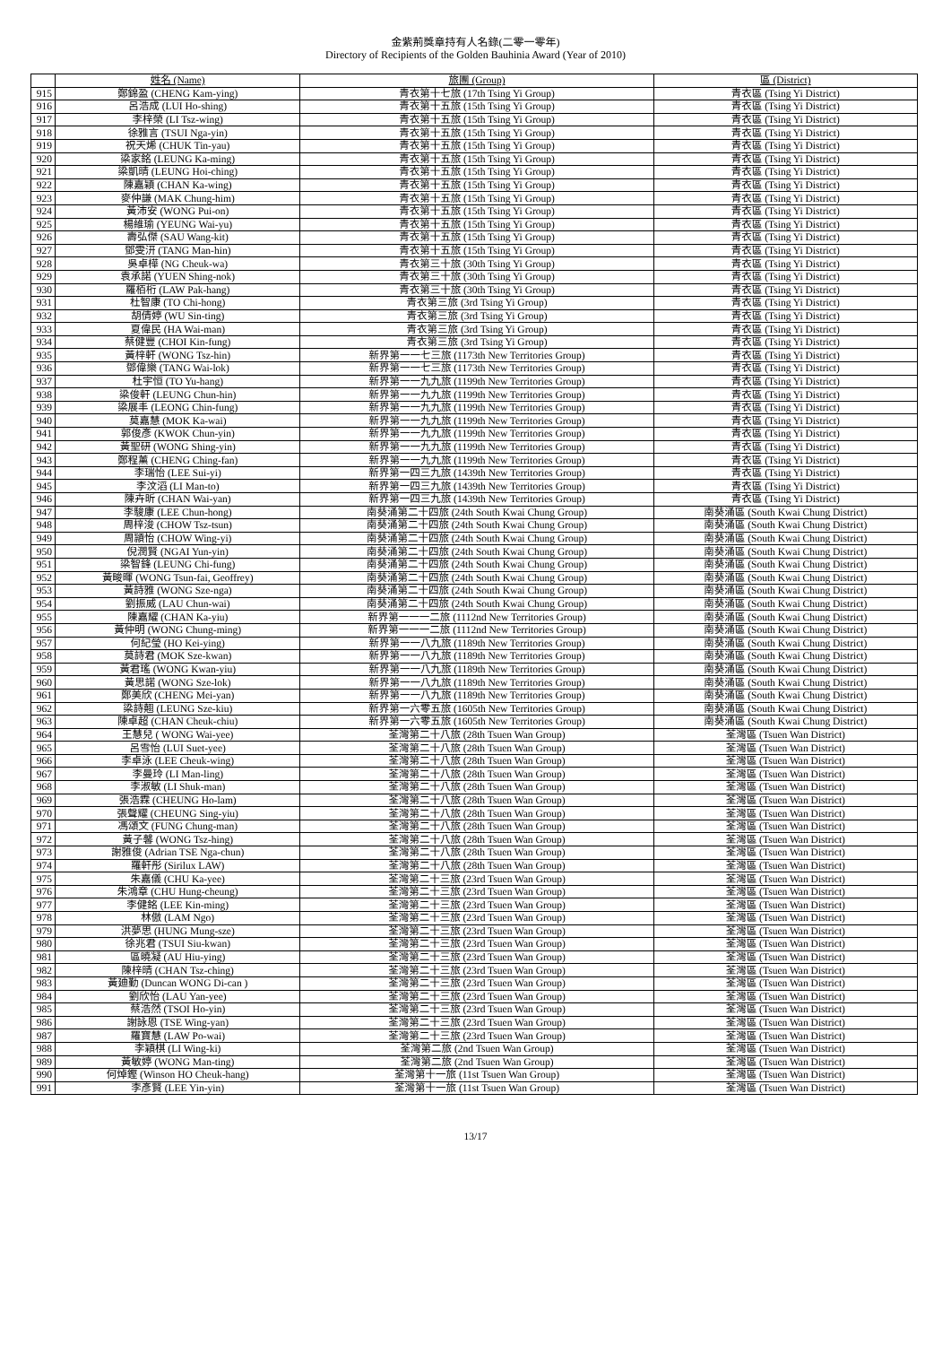金紫荊獎章持有人名錄(二零一零年)
Directory of Recipients of the Golden Bauhinia Award (Year of 2010)
| | 姓名 (Name) | 旅團 (Group) | 區 (District) |
| --- | --- | --- | --- |
| 915 | 鄭錦盈 (CHENG Kam-ying) | 青衣第十七旅 (17th Tsing Yi Group) | 青衣區 (Tsing Yi District) |
| 916 | 呂浩成 (LUI Ho-shing) | 青衣第十五旅 (15th Tsing Yi Group) | 青衣區 (Tsing Yi District) |
| 917 | 李梓榮 (LI Tsz-wing) | 青衣第十五旅 (15th Tsing Yi Group) | 青衣區 (Tsing Yi District) |
| 918 | 徐雅言 (TSUI Nga-yin) | 青衣第十五旅 (15th Tsing Yi Group) | 青衣區 (Tsing Yi District) |
| 919 | 祝天烯 (CHUK Tin-yau) | 青衣第十五旅 (15th Tsing Yi Group) | 青衣區 (Tsing Yi District) |
| 920 | 梁家銘 (LEUNG Ka-ming) | 青衣第十五旅 (15th Tsing Yi Group) | 青衣區 (Tsing Yi District) |
| 921 | 梁凱晴 (LEUNG Hoi-ching) | 青衣第十五旅 (15th Tsing Yi Group) | 青衣區 (Tsing Yi District) |
| 922 | 陳嘉穎 (CHAN Ka-wing) | 青衣第十五旅 (15th Tsing Yi Group) | 青衣區 (Tsing Yi District) |
| 923 | 麥仲謙 (MAK Chung-him) | 青衣第十五旅 (15th Tsing Yi Group) | 青衣區 (Tsing Yi District) |
| 924 | 黃沛安 (WONG Pui-on) | 青衣第十五旅 (15th Tsing Yi Group) | 青衣區 (Tsing Yi District) |
| 925 | 楊維瑜 (YEUNG Wai-yu) | 青衣第十五旅 (15th Tsing Yi Group) | 青衣區 (Tsing Yi District) |
| 926 | 壽弘傑 (SAU Wang-kit) | 青衣第十五旅 (15th Tsing Yi Group) | 青衣區 (Tsing Yi District) |
| 927 | 鄧雯汧 (TANG Man-hin) | 青衣第十五旅 (15th Tsing Yi Group) | 青衣區 (Tsing Yi District) |
| 928 | 吳卓樺 (NG Cheuk-wa) | 青衣第三十旅 (30th Tsing Yi Group) | 青衣區 (Tsing Yi District) |
| 929 | 袁承諾 (YUEN Shing-nok) | 青衣第三十旅 (30th Tsing Yi Group) | 青衣區 (Tsing Yi District) |
| 930 | 羅栢桁 (LAW Pak-hang) | 青衣第三十旅 (30th Tsing Yi Group) | 青衣區 (Tsing Yi District) |
| 931 | 杜智康 (TO Chi-hong) | 青衣第三旅 (3rd Tsing Yi Group) | 青衣區 (Tsing Yi District) |
| 932 | 胡倩婷 (WU Sin-ting) | 青衣第三旅 (3rd Tsing Yi Group) | 青衣區 (Tsing Yi District) |
| 933 | 夏偉民 (HA Wai-man) | 青衣第三旅 (3rd Tsing Yi Group) | 青衣區 (Tsing Yi District) |
| 934 | 蔡健豐 (CHOI Kin-fung) | 青衣第三旅 (3rd Tsing Yi Group) | 青衣區 (Tsing Yi District) |
| 935 | 黃梓軒 (WONG Tsz-hin) | 新界第一一七三旅 (1173th New Territories Group) | 青衣區 (Tsing Yi District) |
| 936 | 鄧偉樂 (TANG Wai-lok) | 新界第一一七三旅 (1173th New Territories Group) | 青衣區 (Tsing Yi District) |
| 937 | 杜宇恒 (TO Yu-hang) | 新界第一一九九旅 (1199th New Territories Group) | 青衣區 (Tsing Yi District) |
| 938 | 梁俊軒 (LEUNG Chun-hin) | 新界第一一九九旅 (1199th New Territories Group) | 青衣區 (Tsing Yi District) |
| 939 | 梁展丰 (LEONG Chin-fung) | 新界第一一九九旅 (1199th New Territories Group) | 青衣區 (Tsing Yi District) |
| 940 | 莫嘉慧 (MOK Ka-wai) | 新界第一一九九旅 (1199th New Territories Group) | 青衣區 (Tsing Yi District) |
| 941 | 郭俊彥 (KWOK Chun-yin) | 新界第一一九九旅 (1199th New Territories Group) | 青衣區 (Tsing Yi District) |
| 942 | 黃聖研 (WONG Shing-yin) | 新界第一一九九旅 (1199th New Territories Group) | 青衣區 (Tsing Yi District) |
| 943 | 鄭程薰 (CHENG Ching-fan) | 新界第一一九九旅 (1199th New Territories Group) | 青衣區 (Tsing Yi District) |
| 944 | 李瑞怡 (LEE Sui-yi) | 新界第一四三九旅 (1439th New Territories Group) | 青衣區 (Tsing Yi District) |
| 945 | 李汶滔 (LI Man-to) | 新界第一四三九旅 (1439th New Territories Group) | 青衣區 (Tsing Yi District) |
| 946 | 陳卉昕 (CHAN Wai-yan) | 新界第一四三九旅 (1439th New Territories Group) | 青衣區 (Tsing Yi District) |
| 947 | 李駿康 (LEE Chun-hong) | 南葵涌第二十四旅 (24th South Kwai Chung Group) | 南葵涌區 (South Kwai Chung District) |
| 948 | 周梓浚 (CHOW Tsz-tsun) | 南葵涌第二十四旅 (24th South Kwai Chung Group) | 南葵涌區 (South Kwai Chung District) |
| 949 | 周頴怡 (CHOW Wing-yi) | 南葵涌第二十四旅 (24th South Kwai Chung Group) | 南葵涌區 (South Kwai Chung District) |
| 950 | 倪潤賢 (NGAI Yun-yin) | 南葵涌第二十四旅 (24th South Kwai Chung Group) | 南葵涌區 (South Kwai Chung District) |
| 951 | 梁智鋒 (LEUNG Chi-fung) | 南葵涌第二十四旅 (24th South Kwai Chung Group) | 南葵涌區 (South Kwai Chung District) |
| 952 | 黃畯暉 (WONG Tsun-fai, Geoffrey) | 南葵涌第二十四旅 (24th South Kwai Chung Group) | 南葵涌區 (South Kwai Chung District) |
| 953 | 黃詩雅 (WONG Sze-nga) | 南葵涌第二十四旅 (24th South Kwai Chung Group) | 南葵涌區 (South Kwai Chung District) |
| 954 | 劉振威 (LAU Chun-wai) | 南葵涌第二十四旅 (24th South Kwai Chung Group) | 南葵涌區 (South Kwai Chung District) |
| 955 | 陳嘉耀 (CHAN Ka-yiu) | 新界第一一一二旅 (1112nd New Territories Group) | 南葵涌區 (South Kwai Chung District) |
| 956 | 黃仲明 (WONG Chung-ming) | 新界第一一一二旅 (1112nd New Territories Group) | 南葵涌區 (South Kwai Chung District) |
| 957 | 何紀瑩 (HO Kei-ying) | 新界第一一八九旅 (1189th New Territories Group) | 南葵涌區 (South Kwai Chung District) |
| 958 | 莫詩君 (MOK Sze-kwan) | 新界第一一八九旅 (1189th New Territories Group) | 南葵涌區 (South Kwai Chung District) |
| 959 | 黃君瑤 (WONG Kwan-yiu) | 新界第一一八九旅 (1189th New Territories Group) | 南葵涌區 (South Kwai Chung District) |
| 960 | 黃思諾 (WONG Sze-lok) | 新界第一一八九旅 (1189th New Territories Group) | 南葵涌區 (South Kwai Chung District) |
| 961 | 鄭美欣 (CHENG Mei-yan) | 新界第一一八九旅 (1189th New Territories Group) | 南葵涌區 (South Kwai Chung District) |
| 962 | 梁詩翹 (LEUNG Sze-kiu) | 新界第一六零五旅 (1605th New Territories Group) | 南葵涌區 (South Kwai Chung District) |
| 963 | 陳卓超 (CHAN Cheuk-chiu) | 新界第一六零五旅 (1605th New Territories Group) | 南葵涌區 (South Kwai Chung District) |
| 964 | 王慧兒 ( WONG Wai-yee) | 荃灣第二十八旅 (28th Tsuen Wan Group) | 荃灣區 (Tsuen Wan District) |
| 965 | 呂雪怡 (LUI Suet-yee) | 荃灣第二十八旅 (28th Tsuen Wan Group) | 荃灣區 (Tsuen Wan District) |
| 966 | 李卓泳 (LEE Cheuk-wing) | 荃灣第二十八旅 (28th Tsuen Wan Group) | 荃灣區 (Tsuen Wan District) |
| 967 | 李曼玲 (LI Man-ling) | 荃灣第二十八旅 (28th Tsuen Wan Group) | 荃灣區 (Tsuen Wan District) |
| 968 | 李淑敏 (LI Shuk-man) | 荃灣第二十八旅 (28th Tsuen Wan Group) | 荃灣區 (Tsuen Wan District) |
| 969 | 張浩霖 (CHEUNG Ho-lam) | 荃灣第二十八旅 (28th Tsuen Wan Group) | 荃灣區 (Tsuen Wan District) |
| 970 | 張聲耀 (CHEUNG Sing-yiu) | 荃灣第二十八旅 (28th Tsuen Wan Group) | 荃灣區 (Tsuen Wan District) |
| 971 | 馮頌文 (FUNG Chung-man) | 荃灣第二十八旅 (28th Tsuen Wan Group) | 荃灣區 (Tsuen Wan District) |
| 972 | 黃子馨 (WONG Tsz-hing) | 荃灣第二十八旅 (28th Tsuen Wan Group) | 荃灣區 (Tsuen Wan District) |
| 973 | 謝雅俊 (Adrian TSE Nga-chun) | 荃灣第二十八旅 (28th Tsuen Wan Group) | 荃灣區 (Tsuen Wan District) |
| 974 | 羅軒彤 (Sirilux LAW) | 荃灣第二十八旅 (28th Tsuen Wan Group) | 荃灣區 (Tsuen Wan District) |
| 975 | 朱嘉儀 (CHU Ka-yee) | 荃灣第二十三旅 (23rd Tsuen Wan Group) | 荃灣區 (Tsuen Wan District) |
| 976 | 朱鴻章 (CHU Hung-cheung) | 荃灣第二十三旅 (23rd Tsuen Wan Group) | 荃灣區 (Tsuen Wan District) |
| 977 | 李健銘 (LEE Kin-ming) | 荃灣第二十三旅 (23rd Tsuen Wan Group) | 荃灣區 (Tsuen Wan District) |
| 978 | 林傲 (LAM Ngo) | 荃灣第二十三旅 (23rd Tsuen Wan Group) | 荃灣區 (Tsuen Wan District) |
| 979 | 洪夢思 (HUNG Mung-sze) | 荃灣第二十三旅 (23rd Tsuen Wan Group) | 荃灣區 (Tsuen Wan District) |
| 980 | 徐兆君 (TSUI Siu-kwan) | 荃灣第二十三旅 (23rd Tsuen Wan Group) | 荃灣區 (Tsuen Wan District) |
| 981 | 區曉凝 (AU Hiu-ying) | 荃灣第二十三旅 (23rd Tsuen Wan Group) | 荃灣區 (Tsuen Wan District) |
| 982 | 陳梓晴 (CHAN Tsz-ching) | 荃灣第二十三旅 (23rd Tsuen Wan Group) | 荃灣區 (Tsuen Wan District) |
| 983 | 黃廸勤 (Duncan WONG Di-can ) | 荃灣第二十三旅 (23rd Tsuen Wan Group) | 荃灣區 (Tsuen Wan District) |
| 984 | 劉欣怡 (LAU Yan-yee) | 荃灣第二十三旅 (23rd Tsuen Wan Group) | 荃灣區 (Tsuen Wan District) |
| 985 | 蔡浩然 (TSOI Ho-yin) | 荃灣第二十三旅 (23rd Tsuen Wan Group) | 荃灣區 (Tsuen Wan District) |
| 986 | 謝詠恩 (TSE Wing-yan) | 荃灣第二十三旅 (23rd Tsuen Wan Group) | 荃灣區 (Tsuen Wan District) |
| 987 | 羅寶慧 (LAW Po-wai) | 荃灣第二十三旅 (23rd Tsuen Wan Group) | 荃灣區 (Tsuen Wan District) |
| 988 | 李穎棋 (LI Wing-ki) | 荃灣第二旅 (2nd Tsuen Wan Group) | 荃灣區 (Tsuen Wan District) |
| 989 | 黃敏婷 (WONG Man-ting) | 荃灣第二旅 (2nd Tsuen Wan Group) | 荃灣區 (Tsuen Wan District) |
| 990 | 何焯鏗 (Winson HO Cheuk-hang) | 荃灣第十一旅 (11st Tsuen Wan Group) | 荃灣區 (Tsuen Wan District) |
| 991 | 李彥賢 (LEE Yin-yin) | 荃灣第十一旅 (11st Tsuen Wan Group) | 荃灣區 (Tsuen Wan District) |
13/17